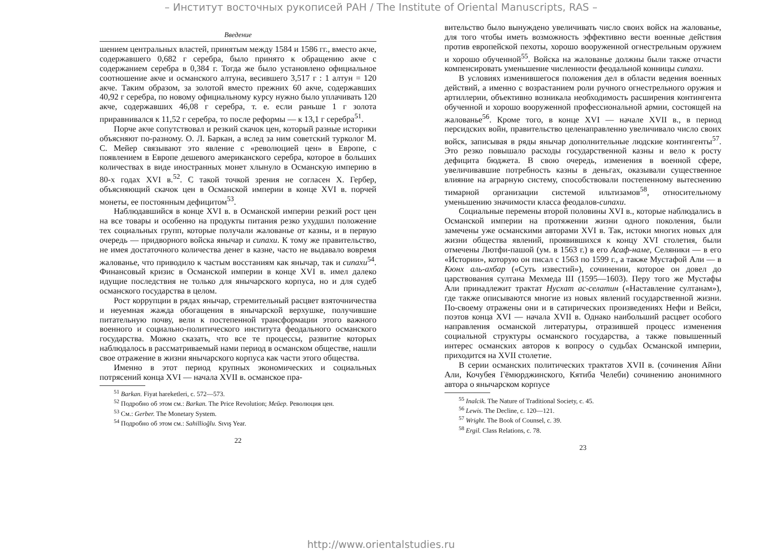– Институт восточных рукописей РАН / The Institute of Oriental Manuscripts, RAS –
Введение
шением центральных властей, принятым между 1584 и 1586 гг., вместо акче, содержавшего 0,682 г серебра, было принято к обращению акче с содержанием серебра в 0,384 г. Тогда же было установлено официальное соотношение акче и османского алтуна, весившего 3,517 г : 1 алтун = 120 акче. Таким образом, за золотой вместо прежних 60 акче, содержавших 40,92 г серебра, по новому официальному курсу нужно было уплачивать 120 акче, содержавших 46,08 г серебра, т. е. если раньше 1 г золота приравнивался к 11,52 г серебра, то после реформы — к 13,1 г серебра<sup>51</sup>.
Порче акче сопутствовал и резкий скачок цен, который разные историки объясняют по-разному. О. Л. Баркан, а вслед за ним советский турколог М. С. Мейер связывают это явление с «революцией цен» в Европе, с появлением в Европе дешевого американского серебра, которое в больших количествах в виде иностранных монет хлынуло в Османскую империю в 80-х годах XVI в.<sup>52</sup>. С такой точкой зрения не согласен Х. Гербер, объясняющий скачок цен в Османской империи в конце XVI в. порчей монеты, ее постоянным дефицитом<sup>53</sup>.
Наблюдавшийся в конце XVI в. в Османской империи резкий рост цен на все товары и особенно на продукты питания резко ухудшил положение тех социальных групп, которые получали жалованье от казны, и в первую очередь — придворного войска янычар и сипахи. К тому же правительство, не имея достаточного количества денег в казне, часто не выдавало вовремя жалованье, что приводило к частым восстаниям как янычар, так и сипахи<sup>54</sup>. Финансовый кризис в Османской империи в конце XVI в. имел далеко идущие последствия не только для янычарского корпуса, но и для судеб османского государства в целом.
Рост коррупции в рядах янычар, стремительный расцвет взяточничества и неуемная жажда обогащения в янычарской верхушке, получившие питательную почву, вели к постепенной трансформации этого важного военного и социально-политического института феодального османского государства. Можно сказать, что все те процессы, развитие которых наблюдалось в рассматриваемый нами период в османском обществе, нашли свое отражение в жизни янычарского корпуса как части этого общества.
Именно в этот период крупных экономических и социальных потрясений конца XVI — начала XVII в. османское пра-
<sup>51</sup> Barkan. Fiyat hareketleri, c. 572—573.
<sup>52</sup> Подробно об этом см.: Barkan. The Price Revolution; Мейер. Революция цен.
<sup>53</sup> См.: Gerber. The Monetary System.
<sup>54</sup> Подробно об этом см.: Sahillioğlu. Sıvış Year.
22
вительство было вынуждено увеличивать число своих войск на жалованье, для того чтобы иметь возможность эффективно вести военные действия против европейской пехоты, хорошо вооруженной огнестрельным оружием и хорошо обученной<sup>55</sup>. Войска на жалованье должны были также отчасти компенсировать уменьшение численности феодальной конницы сипахи.
В условиях изменившегося положения дел в области ведения военных действий, а именно с возрастанием роли ручного огнестрельного оружия и артиллерии, объективно возникала необходимость расширения контингента обученной и хорошо вооруженной профессиональной армии, состоящей на жалованье<sup>56</sup>. Кроме того, в конце XVI — начале XVII в., в период персидских войн, правительство целенаправленно увеличивало число своих войск, записывая в ряды янычар дополнительные людские контингенты<sup>57</sup>. Это резко повышало расходы государственной казны и вело к росту дефицита бюджета. В свою очередь, изменения в военной сфере, увеличивавшие потребность казны в деньгах, оказывали существенное влияние на аграрную систему, способствовали постепенному вытеснению тимарной организации системой ильтизамов<sup>58</sup>, относительному уменьшению значимости класса феодалов-сипахи.
Социальные перемены второй половины XVI в., которые наблюдались в Османской империи на протяжении жизни одного поколения, были замечены уже османскими авторами XVI в. Так, истоки многих новых для жизни общества явлений, проявившихся к концу XVI столетия, были отмечены Лютфи-пашой (ум. в 1563 г.) в его Асаф-наме, Селяники — в его «Истории», которую он писал с 1563 по 1599 г., а также Мустафой Али — в Кюнх аль-ахбар («Суть известий»), сочинении, которое он довел до царствования султана Мехмеда III (1595—1603). Перу того же Мустафы Али принадлежит трактат Нусхат ас-селатин («Наставление султанам»), где также описываются многие из новых явлений государственной жизни. По-своему отражены они и в сатирических произведениях Нефи и Вейси, поэтов конца XVI — начала XVII в. Однако наибольший расцвет особого направления османской литературы, отразившей процесс изменения социальной структуры османского государства, а также повышенный интерес османских авторов к вопросу о судьбах Османской империи, приходится на XVII столетие.
В серии османских политических трактатов XVII в. (сочинения Айни Али, Кочубея Гёмюрджинского, Кятиба Челеби) сочинению анонимного автора о янычарском корпусе
<sup>55</sup> Inalcik. The Nature of Traditional Society, c. 45.
<sup>56</sup> Lewis. The Decline, c. 120—121.
<sup>57</sup> Wright. The Book of Counsel, c. 39.
<sup>58</sup> Ergil. Class Relations, c. 78.
23
http://www.orientalstudies.ru